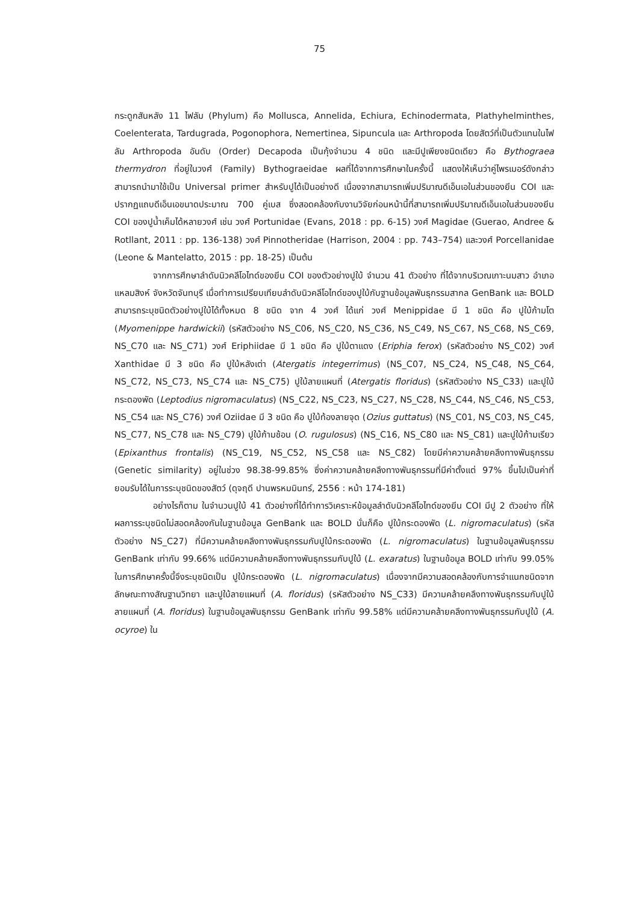75
กระดูกสันหลัง 11 ไฟลัม (Phylum) คือ Mollusca, Annelida, Echiura, Echinodermata, Plathyhelminthes, Coelenterata, Tardugrada, Pogonophora, Nemertinea, Sipuncula และ Arthropoda โดยสัตว์ที่เป็นตัวแทนในไฟลัม Arthropoda อันดับ (Order) Decapoda เป็นกุ้งจำนวน 4 ชนิด และมีปูเพียงชนิดเดียว คือ Bythograea thermydron ที่อยู่ในวงศ์ (Family) Bythograeidae ผลที่ได้จากการศึกษาในครั้งนี้ แสดงให้เห็นว่าคู่ไพรเมอร์ดังกล่าว สามารถนำมาใช้เป็น Universal primer สำหรับปูได้เป็นอย่างดี เนื่องจากสามารถเพิ่มปริมาณดีเอ็นเอในส่วนของยีน COI และปรากฏแถบดีเอ็นเอขนาดประมาณ 700 คู่เบส ซึ่งสอดคล้องกับงานวิจัยก่อนหน้านี้ที่สามารถเพิ่มปริมาณดีเอ็นเอในส่วนของยีน COI ของปูน้ำเค็มได้หลายวงศ์ เช่น วงศ์ Portunidae (Evans, 2018 : pp. 6-15) วงศ์ Magidae (Guerao, Andree & Rotllant, 2011 : pp. 136-138) วงศ์ Pinnotheridae (Harrison, 2004 : pp. 743–754) และวงศ์ Porcellanidae (Leone & Mantelatto, 2015 : pp. 18-25) เป็นต้น
จากการศึกษาลำดับนิวคลีโอไทด์ของยีน COI ของตัวอย่างปูใบ้ จำนวน 41 ตัวอย่าง ที่ได้จากบริเวณเกาะนมสาว อำเภอแหลมสิงห์ จังหวัดจันทบุรี เมื่อทำการเปรียบเทียบลำดับนิวคลีโอไทด์ของปูใบ้กับฐานข้อมูลพันธุกรรมสากล GenBank และ BOLD สามารถระบุชนิดตัวอย่างปูใบ้ได้ทั้งหมด 8 ชนิด จาก 4 วงศ์ ได้แก่ วงศ์ Menippidae มี 1 ชนิด คือ ปูใบ้ก้ามโต (Myomenippe hardwickii) (รหัสตัวอย่าง NS_C06, NS_C20, NS_C36, NS_C49, NS_C67, NS_C68, NS_C69, NS_C70 และ NS_C71) วงศ์ Eriphiidae มี 1 ชนิด คือ ปูใบ้ตาแดง (Eriphia ferox) (รหัสตัวอย่าง NS_C02) วงศ์ Xanthidae มี 3 ชนิด คือ ปูใบ้หลังเต่า (Atergatis integerrimus) (NS_C07, NS_C24, NS_C48, NS_C64, NS_C72, NS_C73, NS_C74 และ NS_C75) ปูใบ้ลายแผนที่ (Atergatis floridus) (รหัสตัวอย่าง NS_C33) และปูใบ้กระดองพัด (Leptodius nigromaculatus) (NS_C22, NS_C23, NS_C27, NS_C28, NS_C44, NS_C46, NS_C53, NS_C54 และ NS_C76) วงศ์ Oziidae มี 3 ชนิด คือ ปูใบ้ท้องลายจุด (Ozius guttatus) (NS_C01, NS_C03, NS_C45, NS_C77, NS_C78 และ NS_C79) ปูใบ้ก้ามช้อน (O. rugulosus) (NS_C16, NS_C80 และ NS_C81) และปูใบ้ก้ามเรียว (Epixanthus frontalis) (NS_C19, NS_C52, NS_C58 และ NS_C82) โดยมีค่าความคล้ายคลึงทางพันธุกรรม (Genetic similarity) อยู่ในช่วง 98.38-99.85% ซึ่งค่าความคล้ายคลึงทางพันธุกรรมที่มีค่าตั้งแต่ 97% ขึ้นไปเป็นค่าที่ยอมรับได้ในการระบุชนิดของสัตว์ (ดุจฤดี ปานพรหมมินทร์, 2556 : หน้า 174-181)
อย่างไรก็ตาม ในจำนวนปูใบ้ 41 ตัวอย่างที่ได้ทำการวิเคราะห์ข้อมูลลำดับนิวคลีโอไทด์ของยีน COI มีปู 2 ตัวอย่าง ที่ให้ผลการระบุชนิดไม่สอดคล้องกันในฐานข้อมูล GenBank และ BOLD นั่นก็คือ ปูใบ้กระดองพัด (L. nigromaculatus) (รหัสตัวอย่าง NS_C27) ที่มีความคล้ายคลึงทางพันธุกรรมกับปูใบ้กระดองพัด (L. nigromaculatus) ในฐานข้อมูลพันธุกรรม GenBank เท่ากับ 99.66% แต่มีความคล้ายคลึงทางพันธุกรรมกับปูใบ้ (L. exaratus) ในฐานข้อมูล BOLD เท่ากับ 99.05% ในการศึกษาครั้งนี้จึงระบุชนิดเป็น ปูใบ้กระดองพัด (L. nigromaculatus) เนื่องจากมีความสอดคล้องกับการจำแนกชนิดจากลักษณะทางสัณฐานวิทยา และปูใบ้ลายแผนที่ (A. floridus) (รหัสตัวอย่าง NS_C33) มีความคล้ายคลึงทางพันธุกรรมกับปูใบ้ลายแผนที่ (A. floridus) ในฐานข้อมูลพันธุกรรม GenBank เท่ากับ 99.58% แต่มีความคล้ายคลึงทางพันธุกรรมกับปูใบ้ (A. ocyroe) ใน